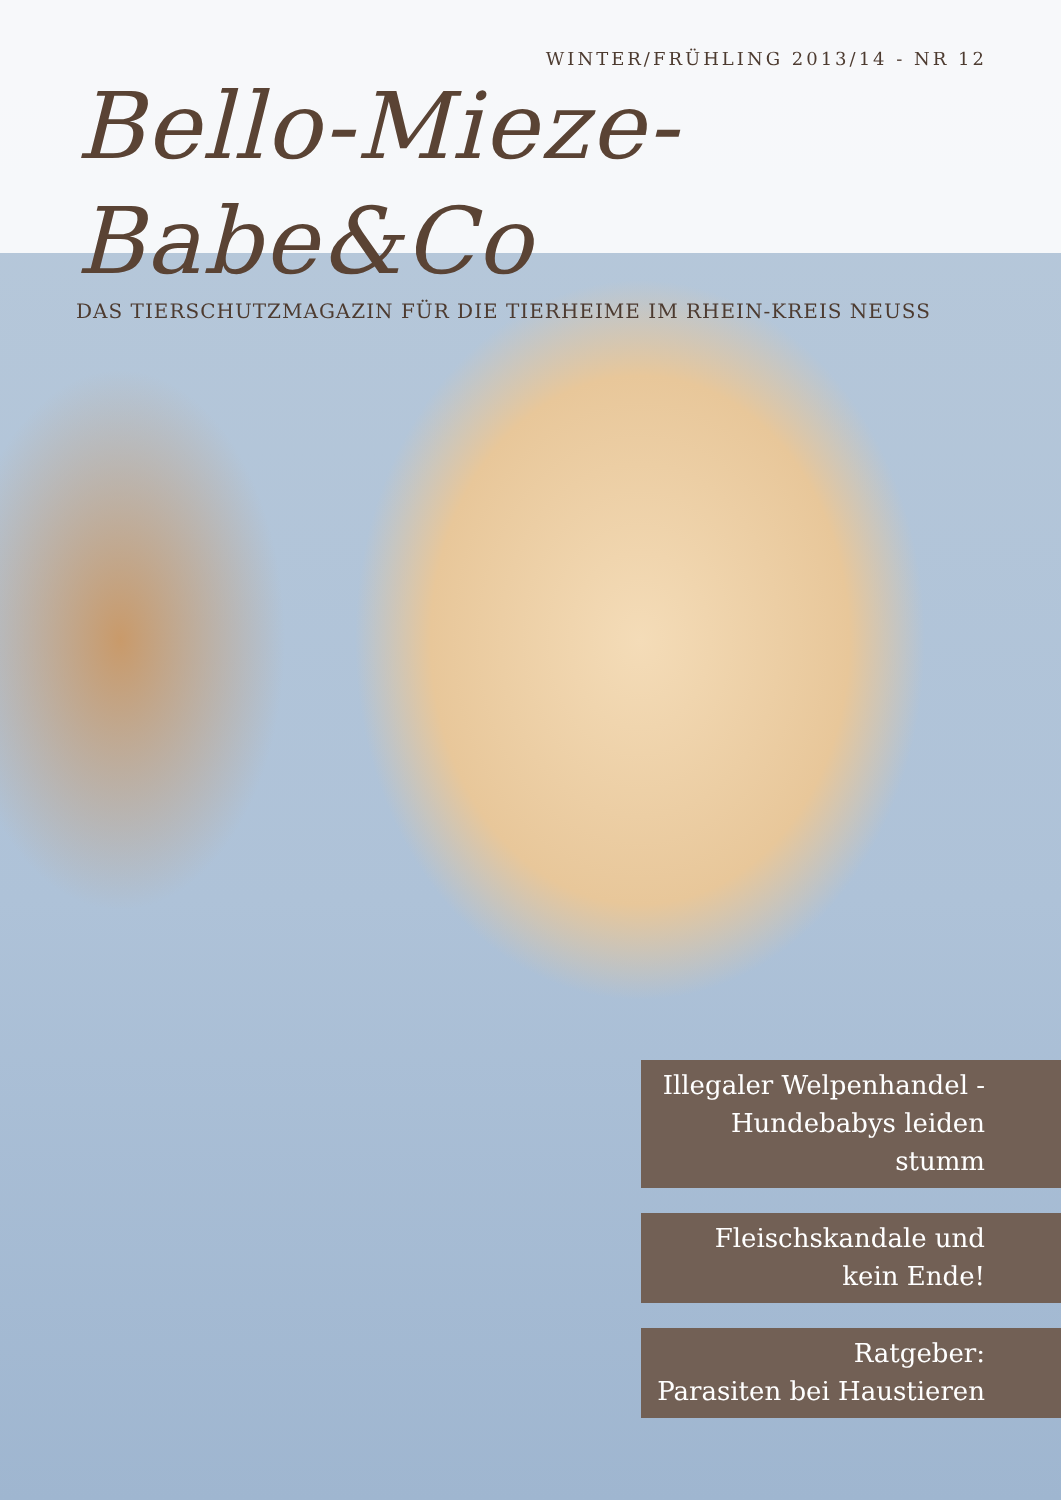WINTER/FRÜHLING 2013/14 - NR 12
Bello-Mieze-Babe&Co
DAS TIERSCHUTZMAGAZIN FÜR DIE TIERHEIME IM RHEIN-KREIS NEUSS
Illegaler Welpenhandel -
Hundebabys leiden stumm
Fleischskandale und
kein Ende!
Ratgeber:
Parasiten bei Haustieren